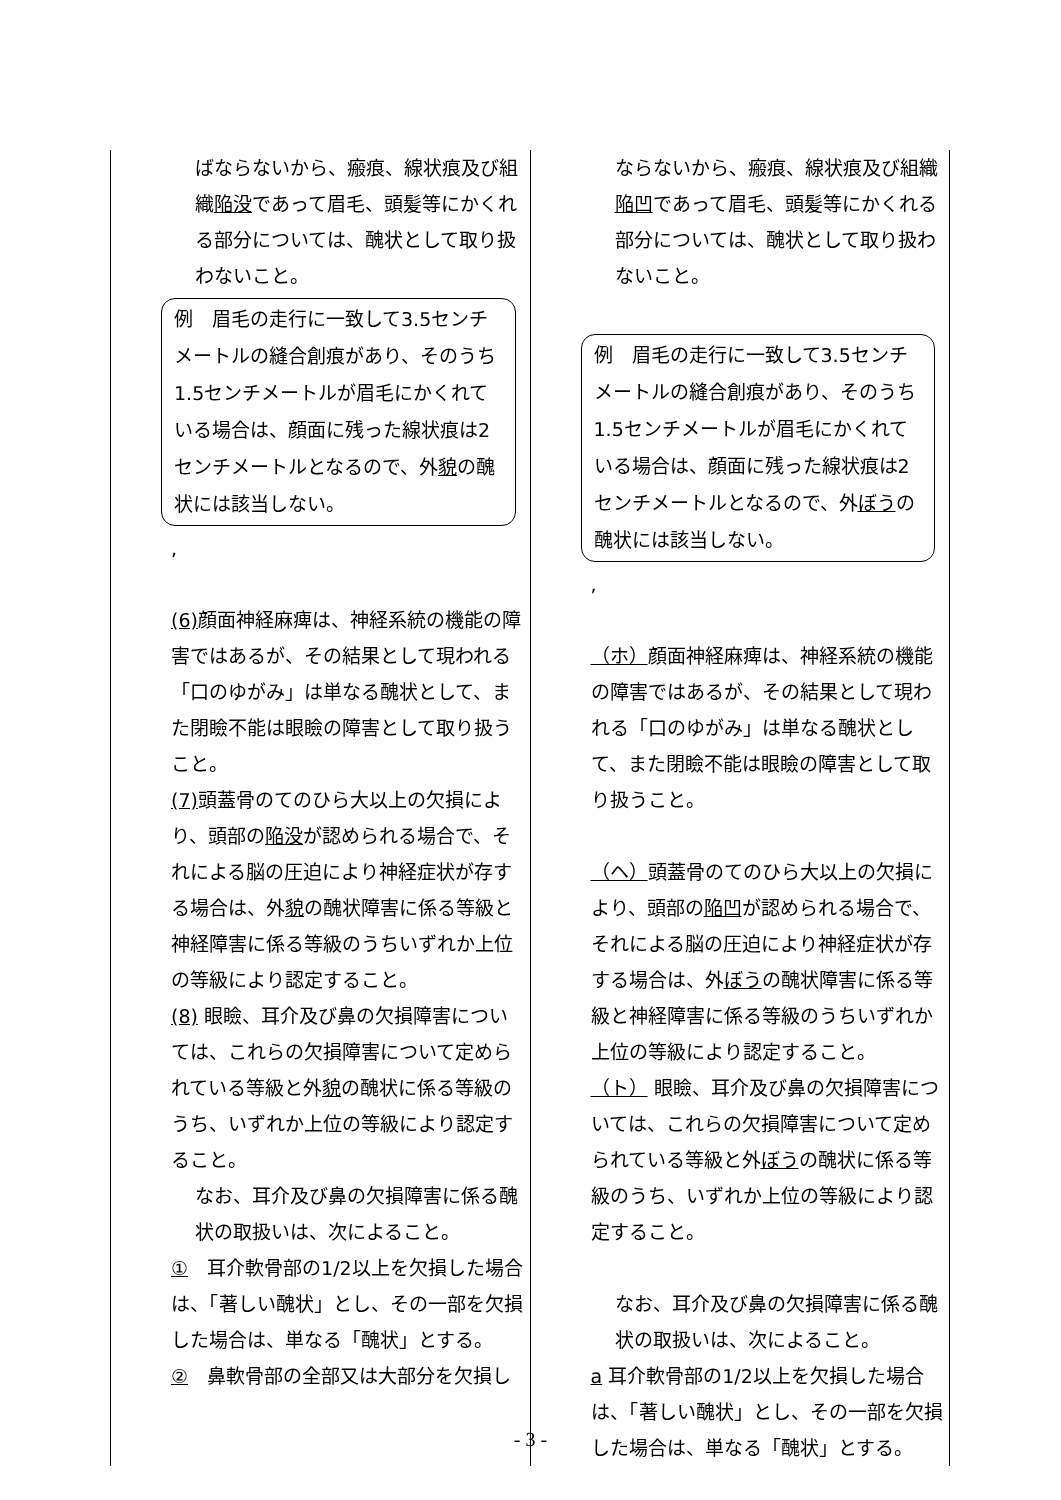| ばならないから、瘢痕、線状痕及び組織 陥没 であって眉毛、頭髪等にかくれる部分については、醜状として取り扱わないこと。 例 眉毛の走行に一致して3.5センチメートルの縫合創痕があり、そのうち1.5センチメートルが眉毛にかくれている場合は、顔面に残った線状痕は2センチメートルとなるので、外 貌 の醜状には該当しない。 , (6) 顔面神経麻痺は、神経系統の機能の障害ではあるが、その結果として現われる「口のゆがみ」は単なる醜状として、また閉瞼不能は眼瞼の障害として取り扱うこと。 (7) 頭蓋骨のてのひら大以上の欠損により、頭部の 陥没 が認められる場合で、それによる脳の圧迫により神経症状が存する場合は、外 貌 の醜状障害に係る等級と神経障害に係る等級のうちいずれか上位の等級により認定すること。 (8) 眼瞼、耳介及び鼻の欠損障害については、これらの欠損障害について定められている等級と外 貌 の醜状に係る等級のうち、いずれか上位の等級により認定すること。 なお、耳介及び鼻の欠損障害に係る醜状の取扱いは、次によること。 ① 耳介軟骨部の1/2以上を欠損した場合は、「著しい醜状」とし、その一部を欠損した場合は、単なる「醜状」とする。 ② 鼻軟骨部の全部又は大部分を欠損し | ならないから、瘢痕、線状痕及び組織 陥凹 であって眉毛、頭髪等にかくれる部分については、醜状として取り扱わないこと。 例 眉毛の走行に一致して3.5センチメートルの縫合創痕があり、そのうち1.5センチメートルが眉毛にかくれている場合は、顔面に残った線状痕は2センチメートルとなるので、外 ぼう の醜状には該当しない。 , （ホ） 顔面神経麻痺は、神経系統の機能の障害ではあるが、その結果として現われる「口のゆがみ」は単なる醜状として、また閉瞼不能は眼瞼の障害として取り扱うこと。 （ヘ） 頭蓋骨のてのひら大以上の欠損により、頭部の 陥凹 が認められる場合で、それによる脳の圧迫により神経症状が存する場合は、外 ぼう の醜状障害に係る等級と神経障害に係る等級のうちいずれか上位の等級により認定すること。 （ト） 眼瞼、耳介及び鼻の欠損障害については、これらの欠損障害について定められている等級と外 ぼう の醜状に係る等級のうち、いずれか上位の等級により認定すること。 なお、耳介及び鼻の欠損障害に係る醜状の取扱いは、次によること。 a 耳介軟骨部の1/2以上を欠損した場合は、「著しい醜状」とし、その一部を欠損した場合は、単なる「醜状」とする。 |
- 3 -